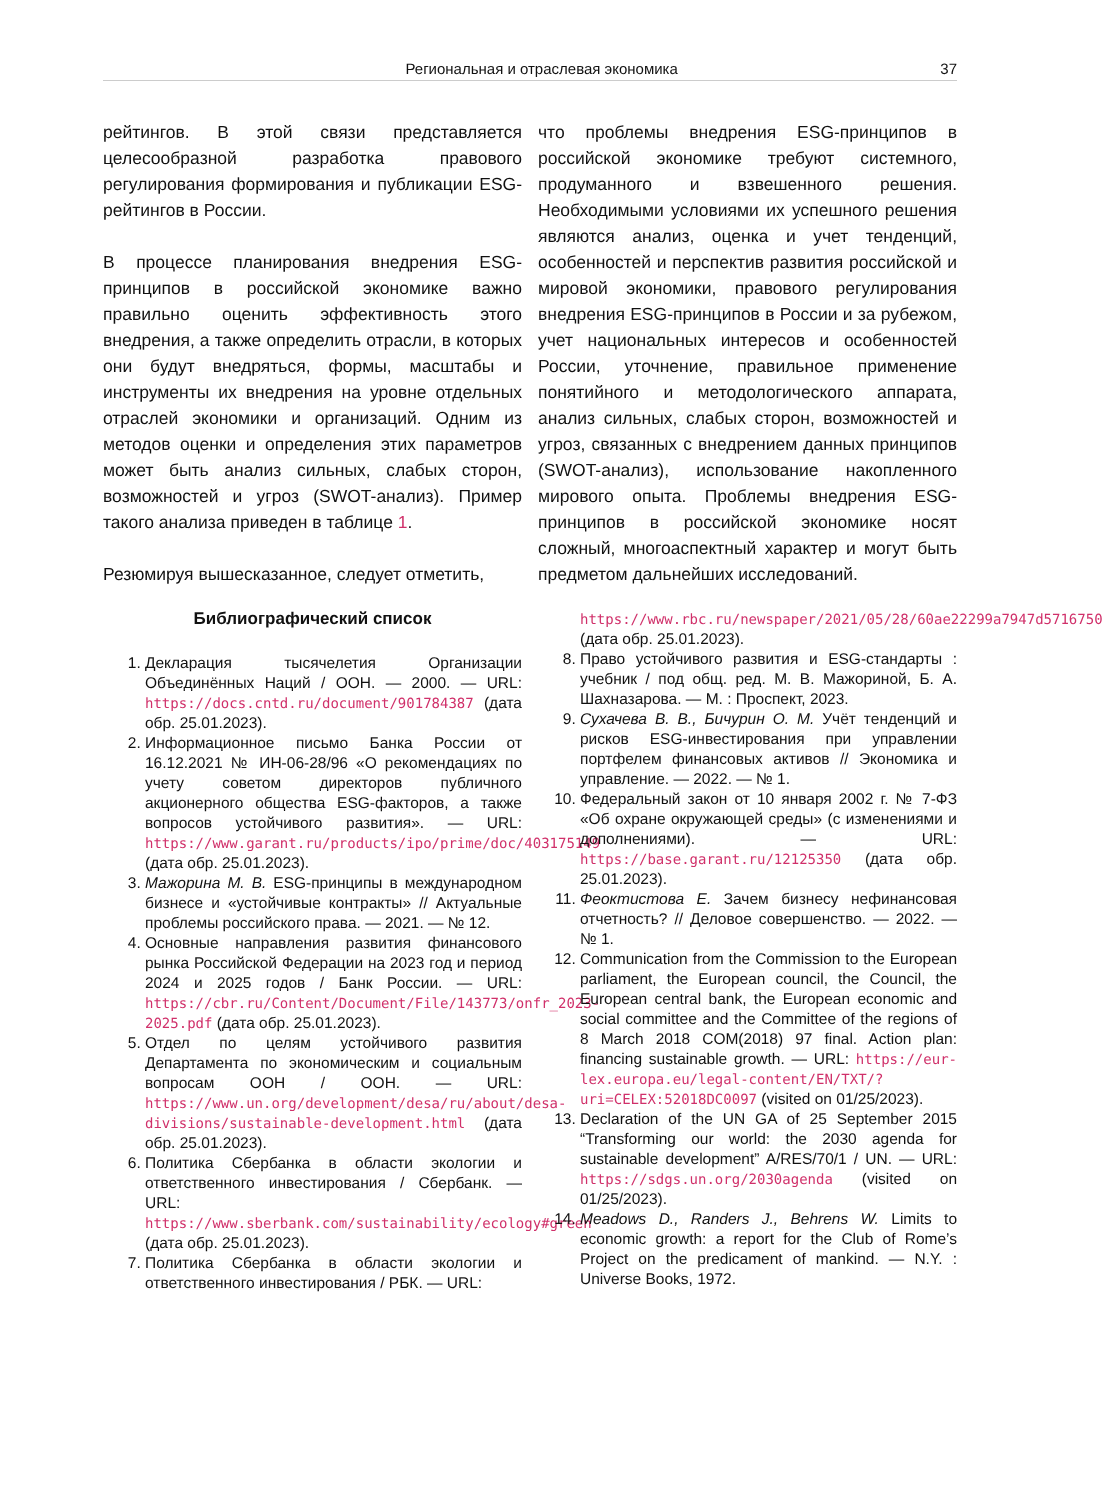Региональная и отраслевая экономика 37
рейтингов. В этой связи представляется целесообразной разработка правового регулирования формирования и публикации ESG-рейтингов в России.
В процессе планирования внедрения ESG-принципов в российской экономике важно правильно оценить эффективность этого внедрения, а также определить отрасли, в которых они будут внедряться, формы, масштабы и инструменты их внедрения на уровне отдельных отраслей экономики и организаций. Одним из методов оценки и определения этих параметров может быть анализ сильных, слабых сторон, возможностей и угроз (SWOT-анализ). Пример такого анализа приведен в таблице 1.
Резюмируя вышесказанное, следует отметить,
что проблемы внедрения ESG-принципов в российской экономике требуют системного, продуманного и взвешенного решения. Необходимыми условиями их успешного решения являются анализ, оценка и учет тенденций, особенностей и перспектив развития российской и мировой экономики, правового регулирования внедрения ESG-принципов в России и за рубежом, учет национальных интересов и особенностей России, уточнение, правильное применение понятийного и методологического аппарата, анализ сильных, слабых сторон, возможностей и угроз, связанных с внедрением данных принципов (SWOT-анализ), использование накопленного мирового опыта. Проблемы внедрения ESG-принципов в российской экономике носят сложный, многоаспектный характер и могут быть предметом дальнейших исследований.
Библиографический список
1. Декларация тысячелетия Организации Объединённых Наций / ООН. — 2000. — URL: https://docs.cntd.ru/document/901784387 (дата обр. 25.01.2023).
2. Информационное письмо Банка России от 16.12.2021 № ИН-06-28/96 «О рекомендациях по учету советом директоров публичного акционерного общества ESG-факторов, а также вопросов устойчивого развития». — URL: https://www.garant.ru/products/ipo/prime/doc/403175149 (дата обр. 25.01.2023).
3. Мажорина М. В. ESG-принципы в международном бизнесе и «устойчивые контракты» // Актуальные проблемы российского права. — 2021. — № 12.
4. Основные направления развития финансового рынка Российской Федерации на 2023 год и период 2024 и 2025 годов / Банк России. — URL: https://cbr.ru/Content/Document/File/143773/onfr_2023-2025.pdf (дата обр. 25.01.2023).
5. Отдел по целям устойчивого развития Департамента по экономическим и социальным вопросам ООН / ООН. — URL: https://www.un.org/development/desa/ru/about/desa-divisions/sustainable-development.html (дата обр. 25.01.2023).
6. Политика Сбербанка в области экологии и ответственного инвестирования / Сбербанк. — URL: https://www.sberbank.com/sustainability/ecology#green (дата обр. 25.01.2023).
7. Политика Сбербанка в области экологии и ответственного инвестирования / РБК. — URL:
https://www.rbc.ru/newspaper/2021/05/28/60ae22299a7947d5716750 (дата обр. 25.01.2023).
8. Право устойчивого развития и ESG-стандарты : учебник / под общ. ред. М. В. Мажориной, Б. А. Шахназарова. — М. : Проспект, 2023.
9. Сухачева В. В., Бичурин О. М. Учёт тенденций и рисков ESG-инвестирования при управлении портфелем финансовых активов // Экономика и управление. — 2022. — № 1.
10. Федеральный закон от 10 января 2002 г. № 7-ФЗ «Об охране окружающей среды» (с изменениями и дополнениями). — URL: https://base.garant.ru/12125350 (дата обр. 25.01.2023).
11. Феоктистова Е. Зачем бизнесу нефинансовая отчетность? // Деловое совершенство. — 2022. — № 1.
12. Communication from the Commission to the European parliament, the European council, the Council, the European central bank, the European economic and social committee and the Committee of the regions of 8 March 2018 COM(2018) 97 final. Action plan: financing sustainable growth. — URL: https://eur-lex.europa.eu/legal-content/EN/TXT/?uri=CELEX:52018DC0097 (visited on 01/25/2023).
13. Declaration of the UN GA of 25 September 2015 “Transforming our world: the 2030 agenda for sustainable development” A/RES/70/1 / UN. — URL: https://sdgs.un.org/2030agenda (visited on 01/25/2023).
14. Meadows D., Randers J., Behrens W. Limits to economic growth: a report for the Club of Rome’s Project on the predicament of mankind. — N.Y. : Universe Books, 1972.